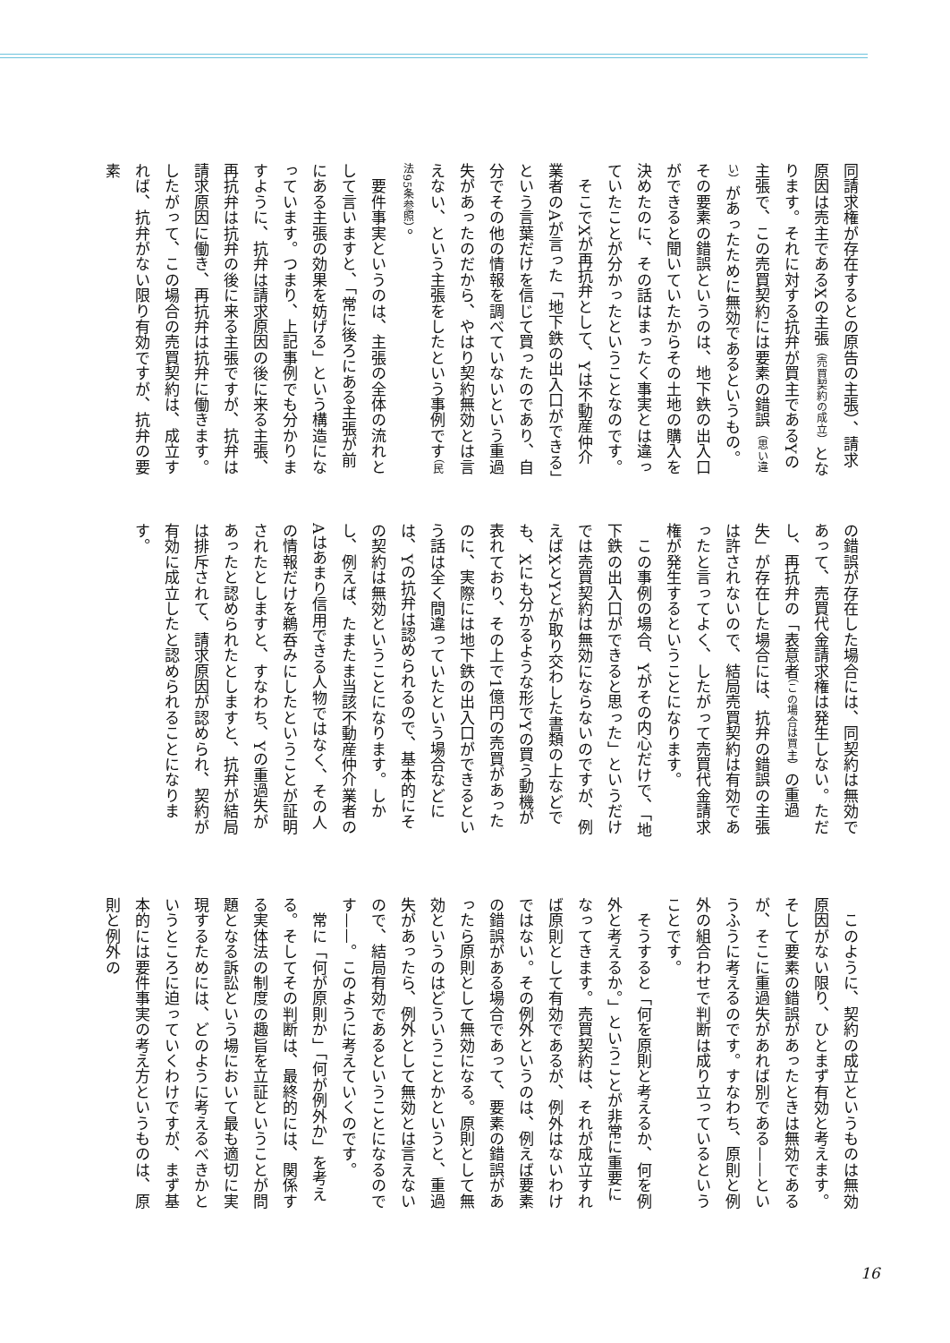同請求権が存在するとの原告の主張）、請求原因は売主であるXの主張（売買契約の成立）となります。それに対する抗弁が買主であるYの主張で、この売買契約には要素の錯誤（思い違い）があったために無効であるというもの。その要素の錯誤というのは、地下鉄の出入口ができると聞いていたからその土地の購入を決めたのに、その話はまったく事実とは違っていたことが分かったということなのです。
　そこでXが再抗弁として、Yは不動産仲介業者のAが言った「地下鉄の出入口ができる」という言葉だけを信じて買ったのであり、自分でその他の情報を調べていないという重過失があったのだから、やはり契約無効とは言えない、という主張をしたという事例です（民法95条参照）。
　要件事実というのは、主張の全体の流れとして言いますと、「常に後ろにある主張が前にある主張の効果を妨げる」という構造になっています。つまり、上記事例でも分かりますように、抗弁は請求原因の後に来る主張、再抗弁は抗弁の後に来る主張ですが、抗弁は請求原因に働き、再抗弁は抗弁に働きます。したがって、この場合の売買契約は、成立すれば、抗弁がない限り有効ですが、抗弁の要素
の錯誤が存在した場合には、同契約は無効であって、売買代金請求権は発生しない。ただし、再抗弁の「表意者（この場合は買主）の重過失」が存在した場合には、抗弁の錯誤の主張は許されないので、結局売買契約は有効であったと言ってよく、したがって売買代金請求権が発生するということになります。
　この事例の場合、Yがその内心だけで、「地下鉄の出入口ができると思った」というだけでは売買契約は無効にならないのですが、例えばXとYとが取り交わした書類の上などでも、Xにも分かるような形でYの買う動機が表れており、その上で1億円の売買があったのに、実際には地下鉄の出入口ができるという話は全く間違っていたという場合などには、Yの抗弁は認められるので、基本的にその契約は無効ということになります。しかし、例えば、たまたま当該不動産仲介業者のAはあまり信用できる人物ではなく、その人の情報だけを鵜呑みにしたということが証明されたとしますと、すなわち、Yの重過失があったと認められたとしますと、抗弁が結局は排斥されて、請求原因が認められ、契約が有効に成立したと認められることになります。
　このように、契約の成立というものは無効原因がない限り、ひとまず有効と考えます。そして要素の錯誤があったときは無効であるが、そこに重過失があれば別である——というふうに考えるのです。すなわち、原則と例外の組合わせで判断は成り立っているということです。
　そうすると「何を原則と考えるか、何を例外と考えるか。」ということが非常に重要になってきます。売買契約は、それが成立すれば原則として有効であるが、例外はないわけではない。その例外というのは、例えば要素の錯誤がある場合であって、要素の錯誤があったら原則として無効になる。原則として無効というのはどういうことかというと、重過失があったら、例外として無効とは言えないので、結局有効であるということになるのです——。このように考えていくのです。
　常に「何が原則か」「何が例外か」を考える。そしてその判断は、最終的には、関係する実体法の制度の趣旨を立証ということが問題となる訴訟という場において最も適切に実現するためには、どのように考えるべきかというところに迫っていくわけですが、まず基本的には要件事実の考え方というものは、原則と例外の
16